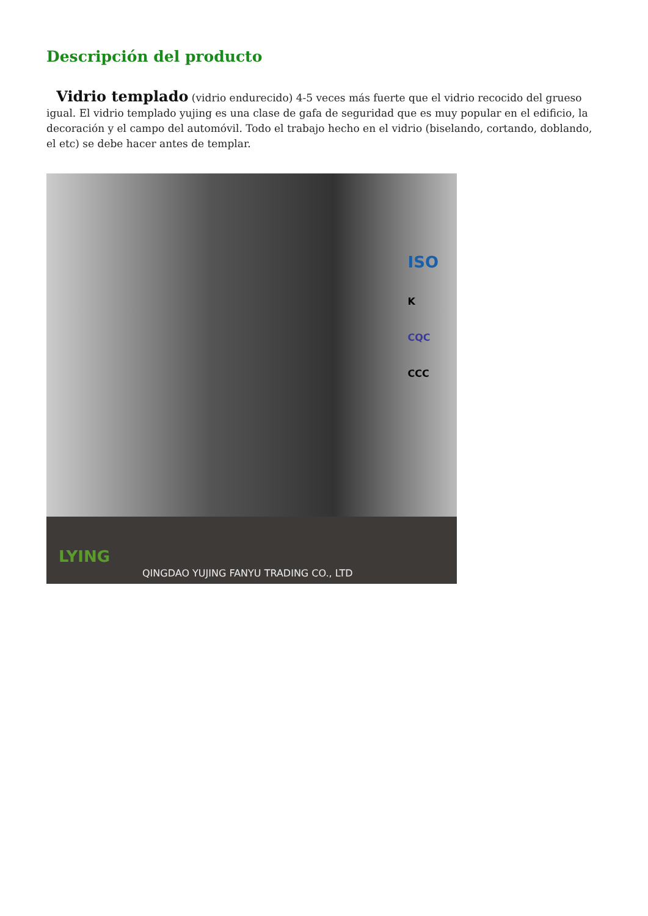Descripción del producto
Vidrio templado (vidrio endurecido) 4-5 veces más fuerte que el vidrio recocido del grueso igual. El vidrio templado yujing es una clase de gafa de seguridad que es muy popular en el edificio, la decoración y el campo del automóvil. Todo el trabajo hecho en el vidrio (biselando, cortando, doblando, el etc) se debe hacer antes de templar.
ISO
K
CQC
CCC
LYING
QINGDAO YUJING FANYU TRADING CO., LTD